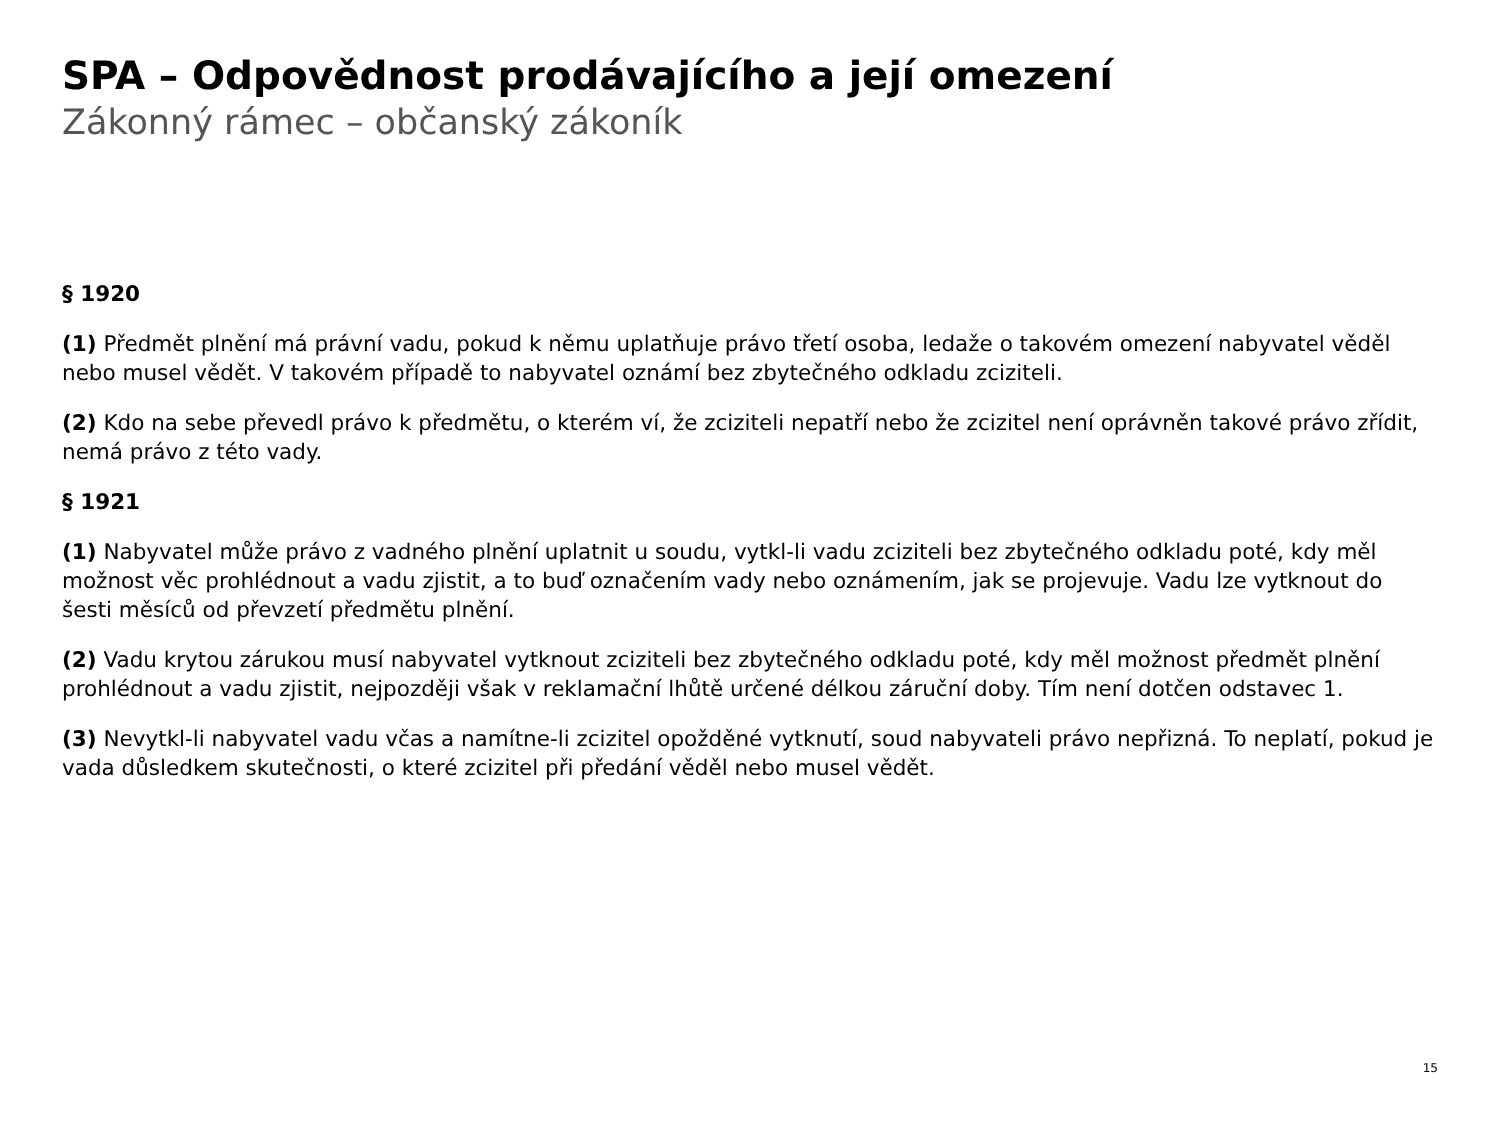SPA – Odpovědnost prodávajícího a její omezení
Zákonný rámec – občanský zákoník
§ 1920
(1) Předmět plnění má právní vadu, pokud k němu uplatňuje právo třetí osoba, ledaže o takovém omezení nabyvatel věděl nebo musel vědět. V takovém případě to nabyvatel oznámí bez zbytečného odkladu zciziteli.
(2) Kdo na sebe převedl právo k předmětu, o kterém ví, že zciziteli nepatří nebo že zcizitel není oprávněn takové právo zřídit, nemá právo z této vady.
§ 1921
(1) Nabyvatel může právo z vadného plnění uplatnit u soudu, vytkl-li vadu zciziteli bez zbytečného odkladu poté, kdy měl možnost věc prohlédnout a vadu zjistit, a to buď označením vady nebo oznámením, jak se projevuje. Vadu lze vytknout do šesti měsíců od převzetí předmětu plnění.
(2) Vadu krytou zárukou musí nabyvatel vytknout zciziteli bez zbytečného odkladu poté, kdy měl možnost předmět plnění prohlédnout a vadu zjistit, nejpozději však v reklamační lhůtě určené délkou záruční doby. Tím není dotčen odstavec 1.
(3) Nevytkl-li nabyvatel vadu včas a namítne-li zcizitel opožděné vytknutí, soud nabyvateli právo nepřizná. To neplatí, pokud je vada důsledkem skutečnosti, o které zcizitel při předání věděl nebo musel vědět.
15